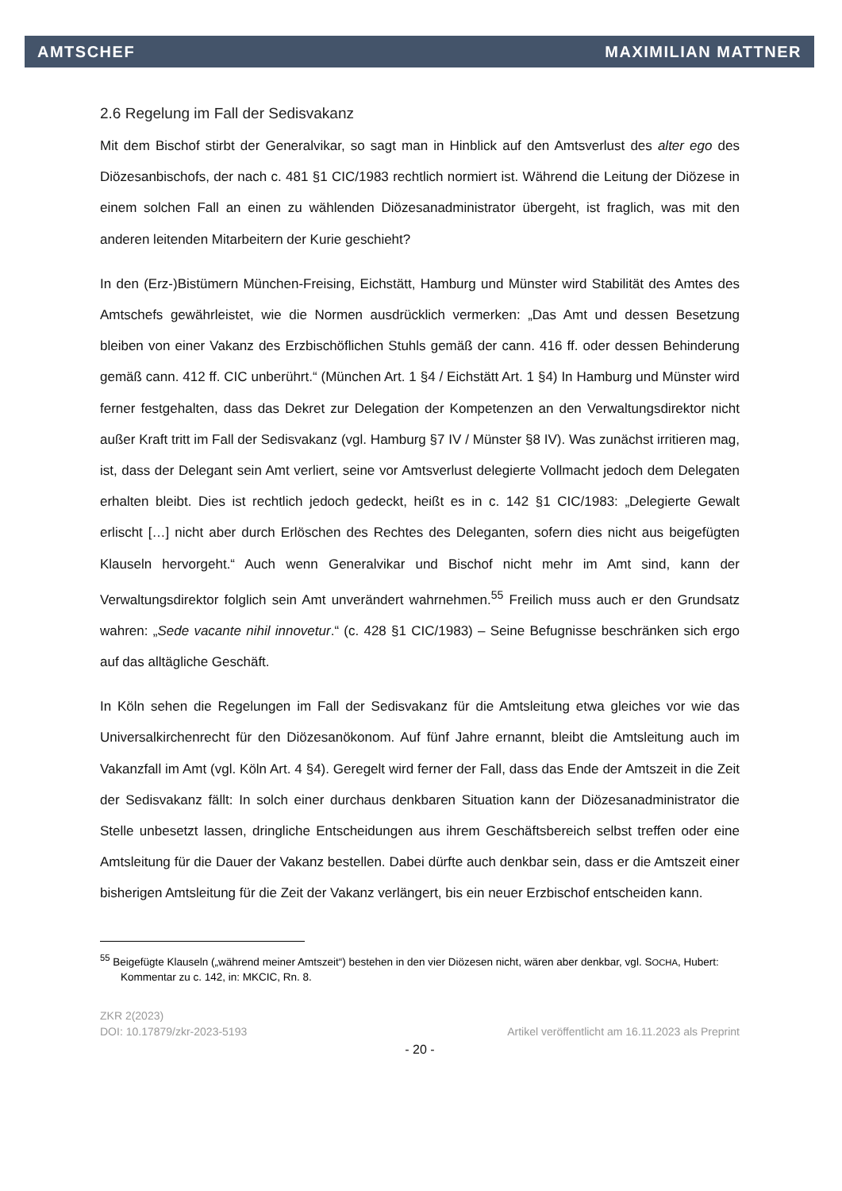AMTSCHEF MAXIMILIAN MATTNER
2.6 Regelung im Fall der Sedisvakanz
Mit dem Bischof stirbt der Generalvikar, so sagt man in Hinblick auf den Amtsverlust des alter ego des Diözesanbischofs, der nach c. 481 §1 CIC/1983 rechtlich normiert ist. Während die Leitung der Diözese in einem solchen Fall an einen zu wählenden Diözesanadministrator übergeht, ist fraglich, was mit den anderen leitenden Mitarbeitern der Kurie geschieht?
In den (Erz-)Bistümern München-Freising, Eichstätt, Hamburg und Münster wird Stabilität des Amtes des Amtschefs gewährleistet, wie die Normen ausdrücklich vermerken: „Das Amt und dessen Besetzung bleiben von einer Vakanz des Erzbischöflichen Stuhls gemäß der cann. 416 ff. oder dessen Behinderung gemäß cann. 412 ff. CIC unberührt.“ (München Art. 1 §4 / Eichstätt Art. 1 §4) In Hamburg und Münster wird ferner festgehalten, dass das Dekret zur Delegation der Kompetenzen an den Verwaltungsdirektor nicht außer Kraft tritt im Fall der Sedisvakanz (vgl. Hamburg §7 IV / Münster §8 IV). Was zunächst irritieren mag, ist, dass der Delegant sein Amt verliert, seine vor Amtsverlust delegierte Vollmacht jedoch dem Delegaten erhalten bleibt. Dies ist rechtlich jedoch gedeckt, heißt es in c. 142 §1 CIC/1983: „Delegierte Gewalt erlischt […] nicht aber durch Erlöschen des Rechtes des Deleganten, sofern dies nicht aus beigefügten Klauseln hervorgeht.“ Auch wenn Generalvikar und Bischof nicht mehr im Amt sind, kann der Verwaltungsdirektor folglich sein Amt unverändert wahrnehmen.<sup>55</sup> Freilich muss auch er den Grundsatz wahren: „Sede vacante nihil innovetur.“ (c. 428 §1 CIC/1983) – Seine Befugnisse beschränken sich ergo auf das alltägliche Geschäft.
In Köln sehen die Regelungen im Fall der Sedisvakanz für die Amtsleitung etwa gleiches vor wie das Universalkirchenrecht für den Diözesanökonom. Auf fünf Jahre ernannt, bleibt die Amtsleitung auch im Vakanzfall im Amt (vgl. Köln Art. 4 §4). Geregelt wird ferner der Fall, dass das Ende der Amtszeit in die Zeit der Sedisvakanz fällt: In solch einer durchaus denkbaren Situation kann der Diözesanadministrator die Stelle unbesetzt lassen, dringliche Entscheidungen aus ihrem Geschäftsbereich selbst treffen oder eine Amtsleitung für die Dauer der Vakanz bestellen. Dabei dürfte auch denkbar sein, dass er die Amtszeit einer bisherigen Amtsleitung für die Zeit der Vakanz verlängert, bis ein neuer Erzbischof entscheiden kann.
<sup>55</sup> Beigefügte Klauseln („während meiner Amtszeit“) bestehen in den vier Diözesen nicht, wären aber denkbar, vgl. SOCHA, Hubert: Kommentar zu c. 142, in: MKCIC, Rn. 8.
ZKR 2(2023)
DOI: 10.17879/zkr-2023-5193 Artikel veröffentlicht am 16.11.2023 als Preprint
- 20 -